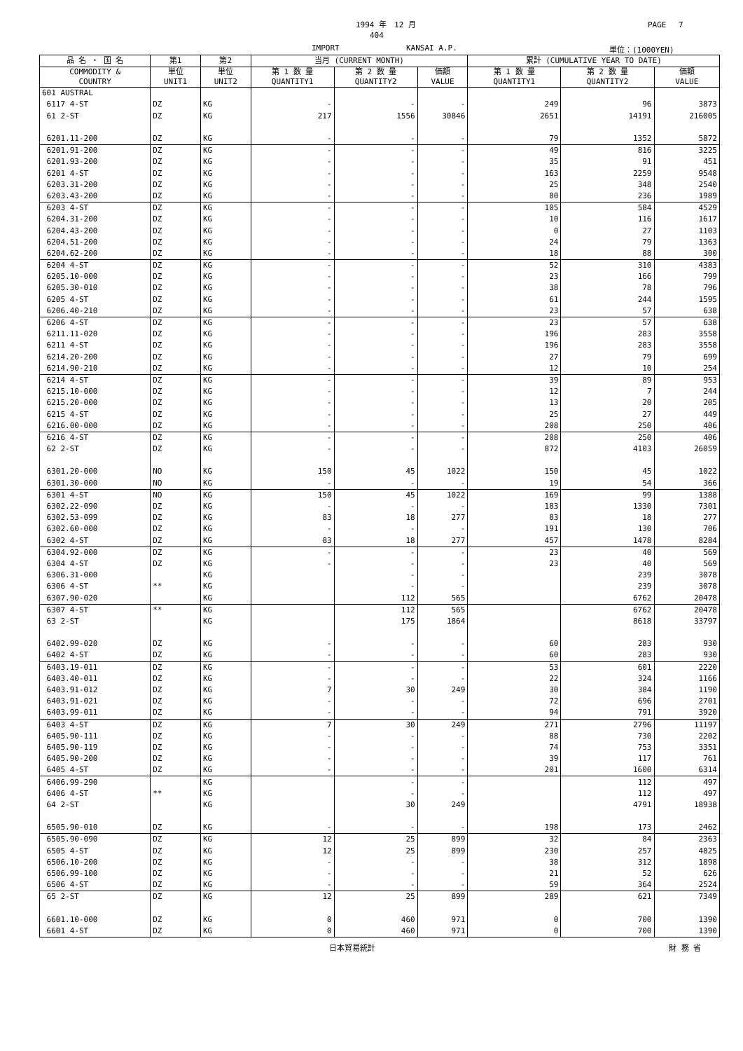1994 年　12 月 PAGE　 7
404
IMPORT KANSAI A.P. 単位：(1000YEN)
| 品 名 ・ 国 名 | 第1 | 第2 | 当月 (CURRENT MONTH) | | | 累計 (CUMULATIVE YEAR TO DATE) | | |
| --- | --- | --- | --- | --- | --- | --- | --- | --- |
| COMMODITY & COUNTRY | 単位 UNIT1 | 単位 UNIT2 | 第 1 数 量 QUANTITY1 | 第 2 数 量 QUANTITY2 | 価額 VALUE | 第 1 数 量 QUANTITY1 | 第 2 数 量 QUANTITY2 | 価額 VALUE |
| 601 AUSTRAL | | | | | | | | |
| 6117 4-ST | DZ | KG | - | - | - | 249 | 96 | 3873 |
| 61 2-ST | DZ | KG | 217 | 1556 | 30846 | 2651 | 14191 | 216005 |
| 6201.11-200 | DZ | KG | - | - | - | 79 | 1352 | 5872 |
| 6201.91-200 | DZ | KG | - | - | - | 49 | 816 | 3225 |
| 6201.93-200 | DZ | KG | - | - | - | 35 | 91 | 451 |
| 6201 4-ST | DZ | KG | - | - | - | 163 | 2259 | 9548 |
| 6203.31-200 | DZ | KG | - | - | - | 25 | 348 | 2540 |
| 6203.43-200 | DZ | KG | - | - | - | 80 | 236 | 1989 |
| 6203 4-ST | DZ | KG | - | - | - | 105 | 584 | 4529 |
| 6204.31-200 | DZ | KG | - | - | - | 10 | 116 | 1617 |
| 6204.43-200 | DZ | KG | - | - | - | 0 | 27 | 1103 |
| 6204.51-200 | DZ | KG | - | - | - | 24 | 79 | 1363 |
| 6204.62-200 | DZ | KG | - | - | - | 18 | 88 | 300 |
| 6204 4-ST | DZ | KG | - | - | - | 52 | 310 | 4383 |
| 6205.10-000 | DZ | KG | - | - | - | 23 | 166 | 799 |
| 6205.30-010 | DZ | KG | - | - | - | 38 | 78 | 796 |
| 6205 4-ST | DZ | KG | - | - | - | 61 | 244 | 1595 |
| 6206.40-210 | DZ | KG | - | - | - | 23 | 57 | 638 |
| 6206 4-ST | DZ | KG | - | - | - | 23 | 57 | 638 |
| 6211.11-020 | DZ | KG | - | - | - | 196 | 283 | 3558 |
| 6211 4-ST | DZ | KG | - | - | - | 196 | 283 | 3558 |
| 6214.20-200 | DZ | KG | - | - | - | 27 | 79 | 699 |
| 6214.90-210 | DZ | KG | - | - | - | 12 | 10 | 254 |
| 6214 4-ST | DZ | KG | - | - | - | 39 | 89 | 953 |
| 6215.10-000 | DZ | KG | - | - | - | 12 | 7 | 244 |
| 6215.20-000 | DZ | KG | - | - | - | 13 | 20 | 205 |
| 6215 4-ST | DZ | KG | - | - | - | 25 | 27 | 449 |
| 6216.00-000 | DZ | KG | - | - | - | 208 | 250 | 406 |
| 6216 4-ST | DZ | KG | - | - | - | 208 | 250 | 406 |
| 62 2-ST | DZ | KG | - | - | - | 872 | 4103 | 26059 |
| 6301.20-000 | NO | KG | 150 | 45 | 1022 | 150 | 45 | 1022 |
| 6301.30-000 | NO | KG | - | - | - | 19 | 54 | 366 |
| 6301 4-ST | NO | KG | 150 | 45 | 1022 | 169 | 99 | 1388 |
| 6302.22-090 | DZ | KG | - | - | - | 183 | 1330 | 7301 |
| 6302.53-099 | DZ | KG | 83 | 18 | 277 | 83 | 18 | 277 |
| 6302.60-000 | DZ | KG | - | - | - | 191 | 130 | 706 |
| 6302 4-ST | DZ | KG | 83 | 18 | 277 | 457 | 1478 | 8284 |
| 6304.92-000 | DZ | KG | - | - | - | 23 | 40 | 569 |
| 6304 4-ST | DZ | KG | - | - | - | 23 | 40 | 569 |
| 6306.31-000 | | KG | | - | - | | 239 | 3078 |
| 6306 4-ST | ** | KG | | - | - | | 239 | 3078 |
| 6307.90-020 | | KG | | 112 | 565 | | 6762 | 20478 |
| 6307 4-ST | ** | KG | | 112 | 565 | | 6762 | 20478 |
| 63 2-ST | | KG | | 175 | 1864 | | 8618 | 33797 |
| 6402.99-020 | DZ | KG | - | - | - | 60 | 283 | 930 |
| 6402 4-ST | DZ | KG | - | - | - | 60 | 283 | 930 |
| 6403.19-011 | DZ | KG | - | - | - | 53 | 601 | 2220 |
| 6403.40-011 | DZ | KG | - | - | - | 22 | 324 | 1166 |
| 6403.91-012 | DZ | KG | 7 | 30 | 249 | 30 | 384 | 1190 |
| 6403.91-021 | DZ | KG | - | - | - | 72 | 696 | 2701 |
| 6403.99-011 | DZ | KG | - | - | - | 94 | 791 | 3920 |
| 6403 4-ST | DZ | KG | 7 | 30 | 249 | 271 | 2796 | 11197 |
| 6405.90-111 | DZ | KG | - | - | - | 88 | 730 | 2202 |
| 6405.90-119 | DZ | KG | - | - | - | 74 | 753 | 3351 |
| 6405.90-200 | DZ | KG | - | - | - | 39 | 117 | 761 |
| 6405 4-ST | DZ | KG | - | - | - | 201 | 1600 | 6314 |
| 6406.99-290 | | KG | | - | - | | 112 | 497 |
| 6406 4-ST | ** | KG | | - | - | | 112 | 497 |
| 64 2-ST | | KG | | 30 | 249 | | 4791 | 18938 |
| 6505.90-010 | DZ | KG | - | - | - | 198 | 173 | 2462 |
| 6505.90-090 | DZ | KG | 12 | 25 | 899 | 32 | 84 | 2363 |
| 6505 4-ST | DZ | KG | 12 | 25 | 899 | 230 | 257 | 4825 |
| 6506.10-200 | DZ | KG | - | - | - | 38 | 312 | 1898 |
| 6506.99-100 | DZ | KG | - | - | - | 21 | 52 | 626 |
| 6506 4-ST | DZ | KG | - | - | - | 59 | 364 | 2524 |
| 65 2-ST | DZ | KG | 12 | 25 | 899 | 289 | 621 | 7349 |
| 6601.10-000 | DZ | KG | 0 | 460 | 971 | 0 | 700 | 1390 |
| 6601 4-ST | DZ | KG | 0 | 460 | 971 | 0 | 700 | 1390 |
日本貿易統計 財 務 省